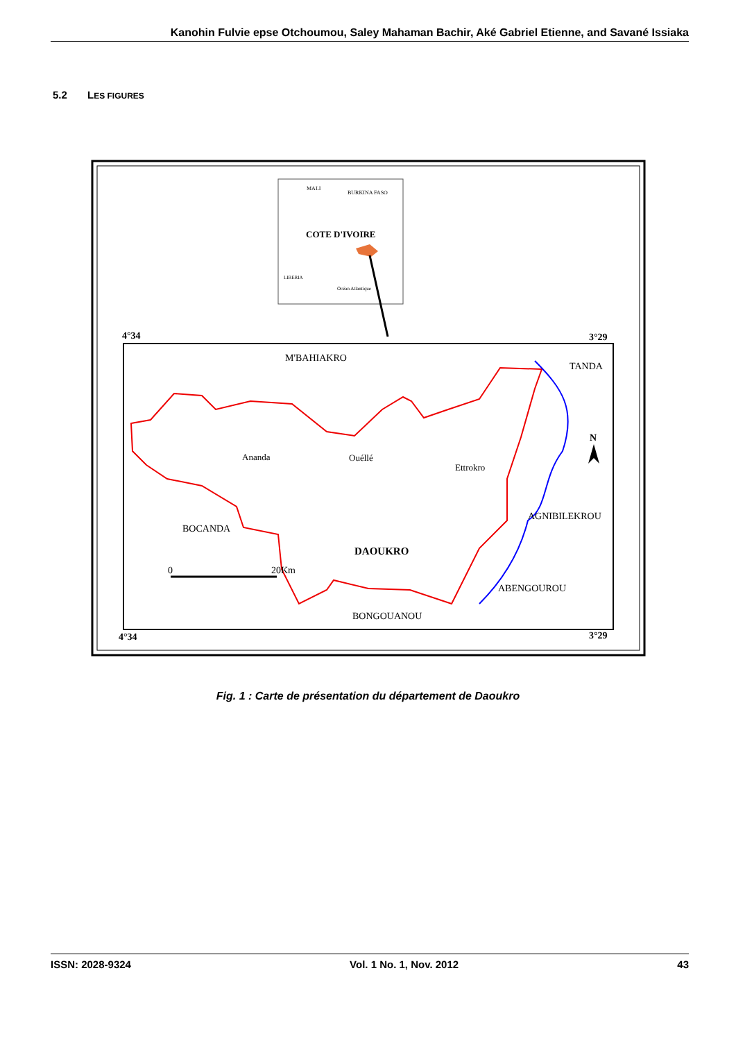Kanohin Fulvie epse Otchoumou, Saley Mahaman Bachir, Aké Gabriel Etienne, and Savané Issiaka
5.2 LES FIGURES
MALI
BURKINA FASO
COTE D'IVOIRE
LIBERIA
Océan Atlantique
4°34
3°29
4°34
3°29
M'BAHIAKRO
TANDA
Ananda
Ouéllé
Ettrokro
BOCANDA
AGNIBILEKROU
DAOUKRO
ABENGOUROU
BONGOUANOU
0
20Km
N
Fig. 1 : Carte de présentation du département de Daoukro
ISSN: 2028-9324 Vol. 1 No. 1, Nov. 2012 43